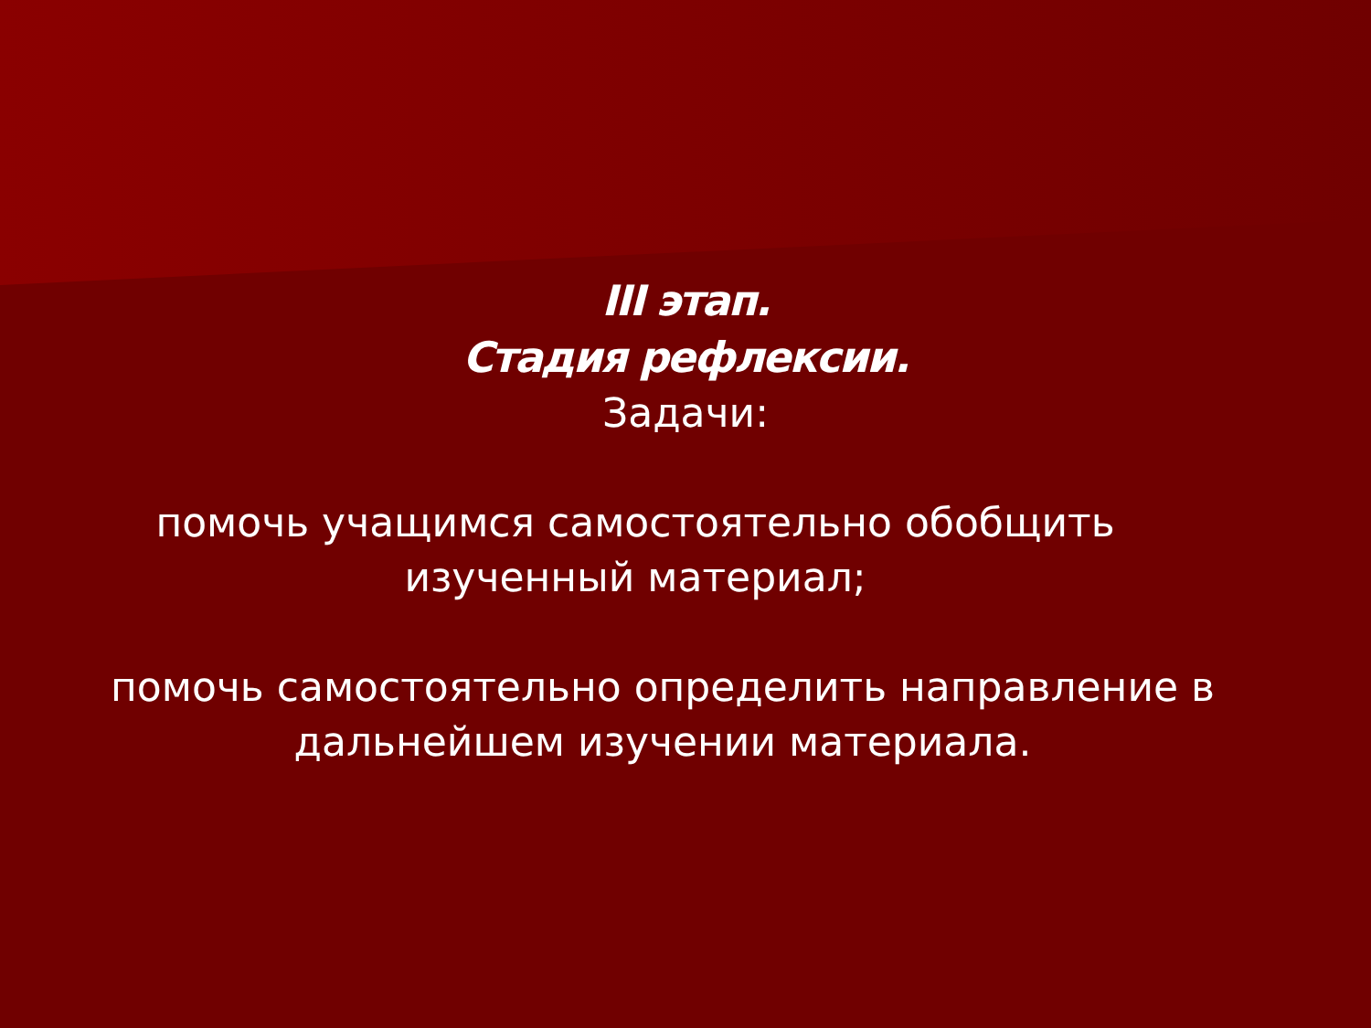III этап.
Стадия рефлексии.
Задачи:
помочь учащимся самостоятельно обобщить изученный материал;
помочь самостоятельно определить направление в дальнейшем изучении материала.